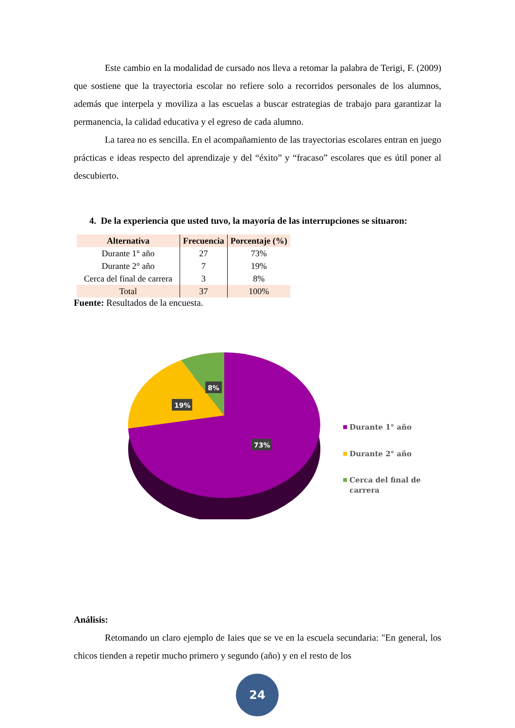Este cambio en la modalidad de cursado nos lleva a retomar la palabra de Terigi, F. (2009) que sostiene que la trayectoria escolar no refiere solo a recorridos personales de los alumnos, además que interpela y moviliza a las escuelas a buscar estrategias de trabajo para garantizar la permanencia, la calidad educativa y el egreso de cada alumno.
La tarea no es sencilla. En el acompañamiento de las trayectorias escolares entran en juego prácticas e ideas respecto del aprendizaje y del “éxito” y “fracaso” escolares que es útil poner al descubierto.
4. De la experiencia que usted tuvo, la mayoría de las interrupciones se situaron:
| Alternativa | Frecuencia | Porcentaje (%) |
| --- | --- | --- |
| Durante 1° año | 27 | 73% |
| Durante 2° año | 7 | 19% |
| Cerca del final de carrera | 3 | 8% |
| Total | 37 | 100% |
Fuente: Resultados de la encuesta.
8%
19%
73%
Durante 1° año
Durante 2° año
Cerca del final de
carrera
Análisis:
Retomando un claro ejemplo de Iaies que se ve en la escuela secundaria: "En general, los chicos tienden a repetir mucho primero y segundo (año) y en el resto de los
24